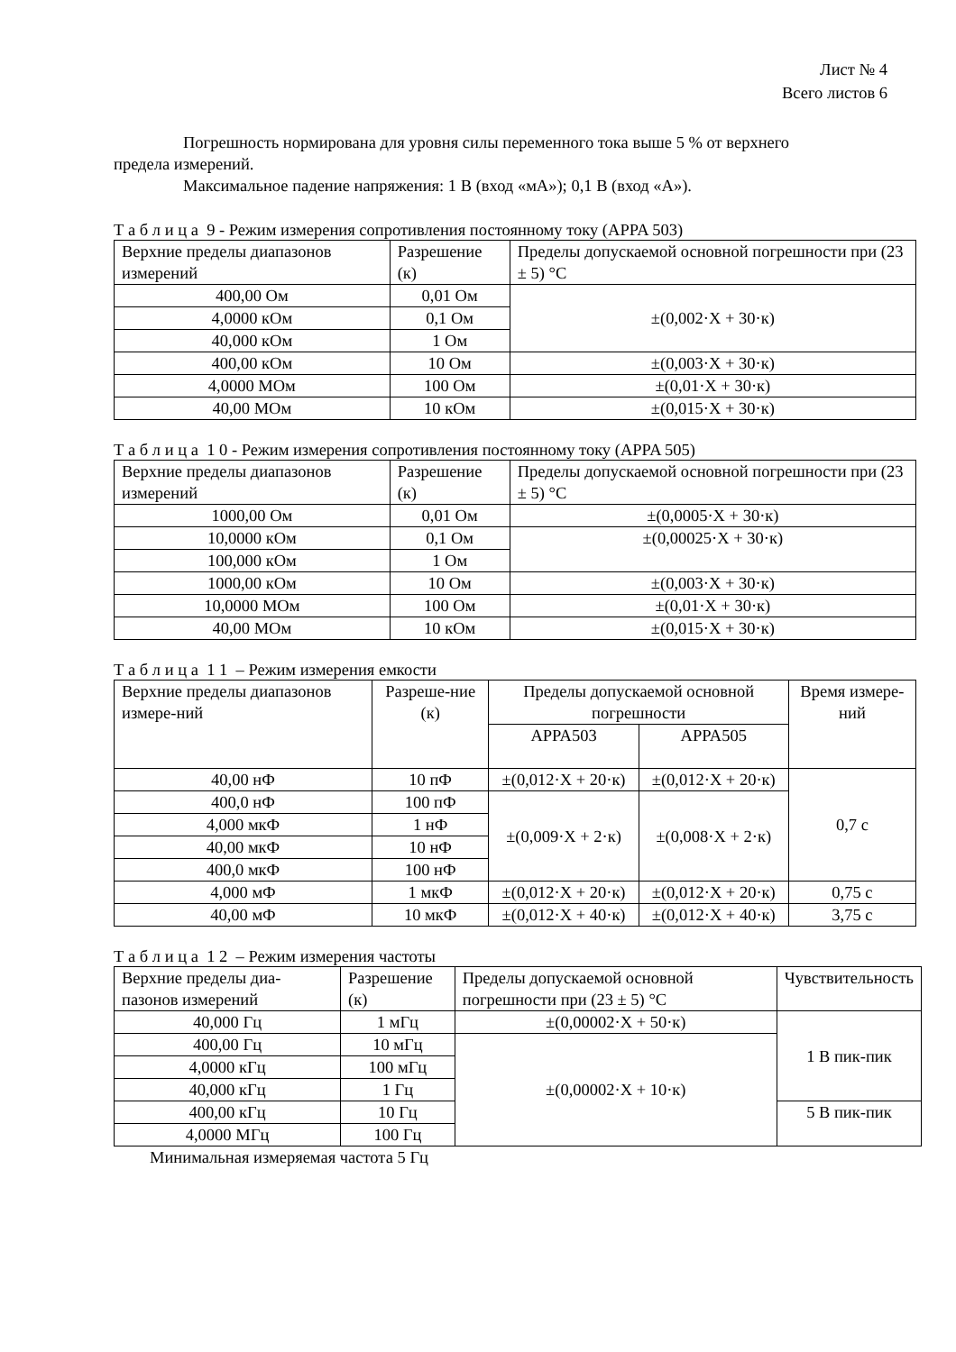Лист № 4
Всего листов 6
Погрешность нормирована для уровня силы переменного тока выше 5 % от верхнего
предела измерений.
Максимальное падение напряжения: 1 В (вход «мА»); 0,1 В (вход «А»).
Т а б л и ц а 9 - Режим измерения сопротивления постоянному току (APPA 503)
| Верхние пределы диапазонов измерений | Разрешение (к) | Пределы допускаемой основной погрешности при (23 ± 5) °С |
| 400,00 Ом | 0,01 Ом | ±(0,002·X + 30·к) |
| 4,0000 кОм | 0,1 Ом | |
| 40,000 кОм | 1 Ом | |
| 400,00 кОм | 10 Ом | ±(0,003·X + 30·к) |
| 4,0000 МОм | 100 Ом | ±(0,01·X + 30·к) |
| 40,00 МОм | 10 кОм | ±(0,015·X + 30·к) |
Т а б л и ц а 1 0 - Режим измерения сопротивления постоянному току (APPA 505)
| Верхние пределы диапазонов измерений | Разрешение (к) | Пределы допускаемой основной погрешности при (23 ± 5) °С |
| 1000,00 Ом | 0,01 Ом | ±(0,0005·X + 30·к) |
| 10,0000 кОм | 0,1 Ом | ±(0,00025·X + 30·к) |
| 100,000 кОм | 1 Ом | |
| 1000,00 кОм | 10 Ом | ±(0,003·X + 30·к) |
| 10,0000 МОм | 100 Ом | ±(0,01·X + 30·к) |
| 40,00 МОм | 10 кОм | ±(0,015·X + 30·к) |
Т а б л и ц а 1 1 – Режим измерения емкости
| Верхние пределы диапазонов измере-ний | Разреше-ние (к) | Пределы допускаемой основной погрешности | | Время измере-ний |
| | | APPA503 | APPA505 | |
| 40,00 нФ | 10 пФ | ±(0,012·X + 20·к) | ±(0,012·X + 20·к) | 0,7 с |
| 400,0 нФ | 100 пФ | ±(0,009·X + 2·к) | ±(0,008·X + 2·к) | |
| 4,000 мкФ | 1 нФ | | | |
| 40,00 мкФ | 10 нФ | | | |
| 400,0 мкФ | 100 нФ | | | |
| 4,000 мФ | 1 мкФ | ±(0,012·X + 20·к) | ±(0,012·X + 20·к) | 0,75 с |
| 40,00 мФ | 10 мкФ | ±(0,012·X + 40·к) | ±(0,012·X + 40·к) | 3,75 с |
Т а б л и ц а 1 2 – Режим измерения частоты
| Верхние пределы диа-пазонов измерений | Разрешение (к) | Пределы допускаемой основной погрешности при (23 ± 5) °С | Чувствительность |
| 40,000 Гц | 1 мГц | ±(0,00002·X + 50·к) | 1 В пик-пик |
| 400,00 Гц | 10 мГц | ±(0,00002·X + 10·к) | |
| 4,0000 кГц | 100 мГц | | |
| 40,000 кГц | 1 Гц | | |
| 400,00 кГц | 10 Гц | | 5 В пик-пик |
| 4,0000 МГц | 100 Гц | | |
Минимальная измеряемая частота 5 Гц